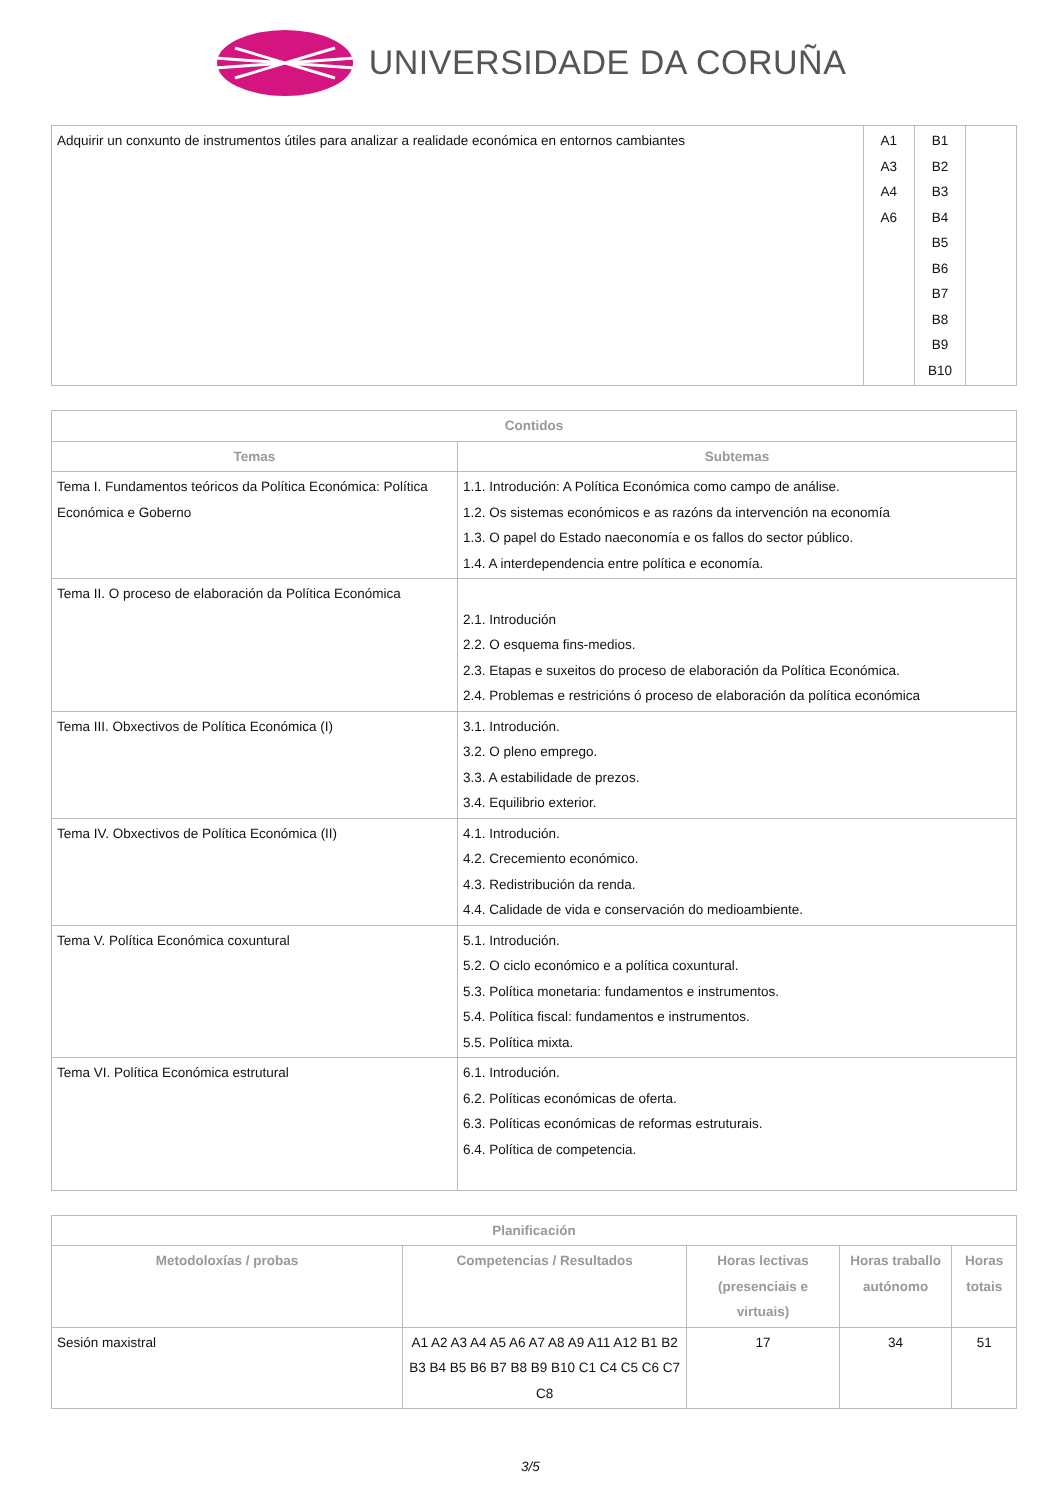UNIVERSIDADE DA CORUÑA
| Adquirir un conxunto de instrumentos útiles para analizar a realidade económica en entornos cambiantes | A1 A3 A4 A6 | B1 B2 B3 B4 B5 B6 B7 B8 B9 B10 | |
| Contidos | |
| --- | --- |
| Temas | Subtemas |
| Tema I. Fundamentos teóricos da Política Económica: Política Económica e Goberno | 1.1. Introdución: A Política Económica como campo de análise. 1.2. Os sistemas económicos e as razóns da intervención na economía 1.3. O papel do Estado naeconomía e os fallos do sector público. 1.4. A interdependencia entre política e economía. |
| Tema II. O proceso de elaboración da Política Económica | 2.1. Introdución 2.2. O esquema fins-medios. 2.3. Etapas e suxeitos do proceso de elaboración da Política Económica. 2.4. Problemas e restricións ó proceso de elaboración da política económica |
| Tema III. Obxectivos de Política Económica (I) | 3.1. Introdución. 3.2. O pleno emprego. 3.3. A estabilidade de prezos. 3.4. Equilibrio exterior. |
| Tema IV. Obxectivos de Política Económica (II) | 4.1. Introdución. 4.2. Crecemiento económico. 4.3. Redistribución da renda. 4.4. Calidade de vida e conservación do medioambiente. |
| Tema V. Política Económica coxuntural | 5.1. Introdución. 5.2. O ciclo económico e a política coxuntural. 5.3. Política monetaria: fundamentos e instrumentos. 5.4. Política fiscal: fundamentos e instrumentos. 5.5. Política mixta. |
| Tema VI. Política Económica estrutural | 6.1. Introdución. 6.2. Políticas económicas de oferta. 6.3. Políticas económicas de reformas estruturais. 6.4. Política de competencia. |
| Planificación | | | | |
| --- | --- | --- | --- | --- |
| Metodoloxías / probas | Competencias / Resultados | Horas lectivas (presenciais e virtuais) | Horas traballo autónomo | Horas totais |
| Sesión maxistral | A1 A2 A3 A4 A5 A6 A7 A8 A9 A11 A12 B1 B2 B3 B4 B5 B6 B7 B8 B9 B10 C1 C4 C5 C6 C7 C8 | 17 | 34 | 51 |
3/5